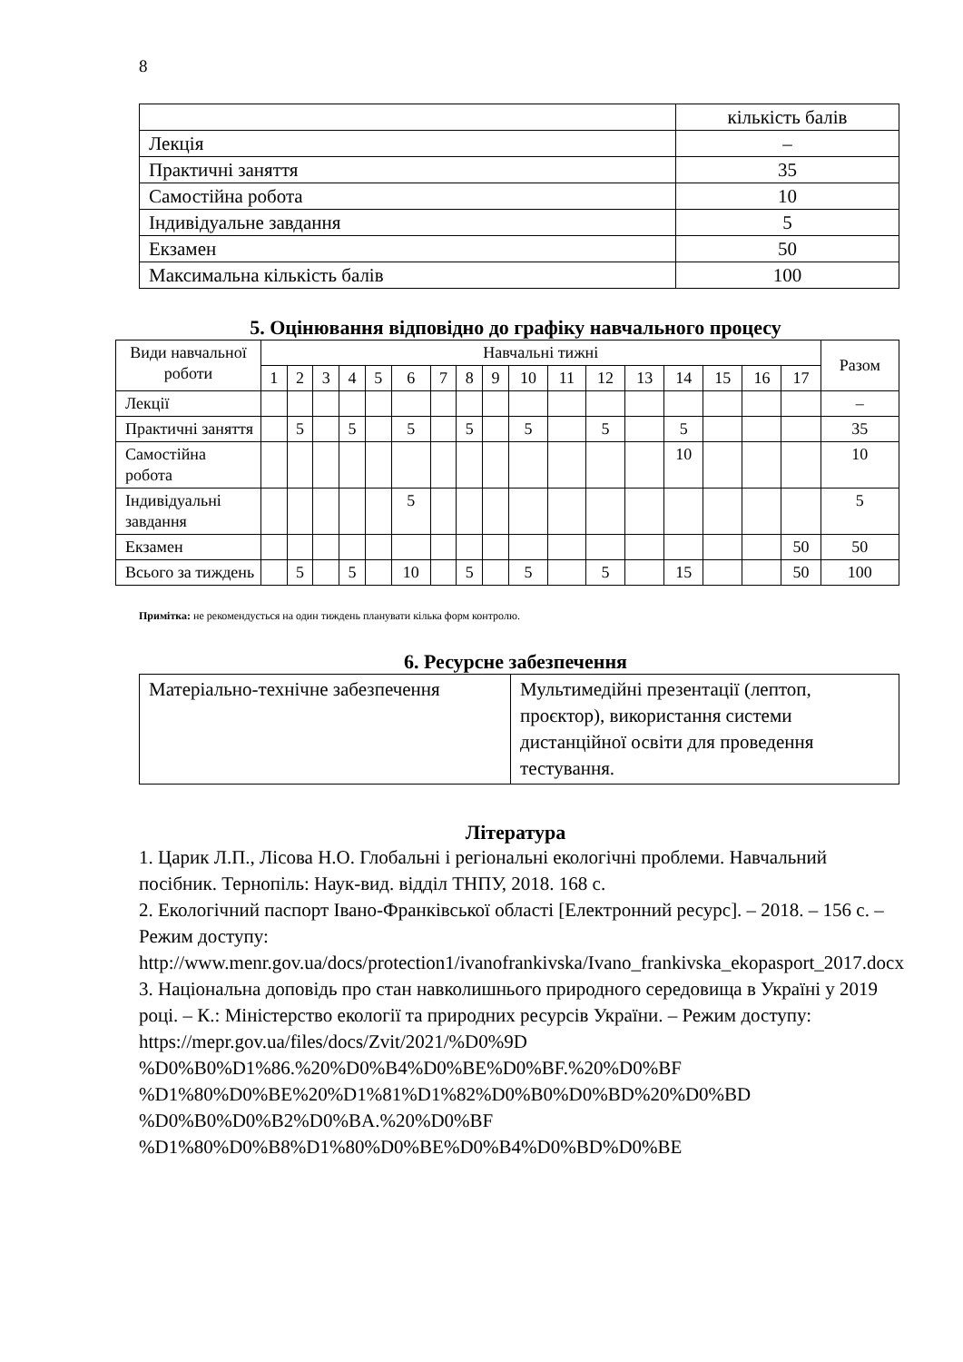8
| | кількість балів |
| Лекція | – |
| Практичні заняття | 35 |
| Самостійна робота | 10 |
| Індивідуальне завдання | 5 |
| Екзамен | 50 |
| Максимальна кількість балів | 100 |
5. Оцінювання відповідно до графіку навчального процесу
| Види навчальної роботи | Навчальні тижні | | | | | | | | | | | | | | | | | Разом |
| | 1 | 2 | 3 | 4 | 5 | 6 | 7 | 8 | 9 | 10 | 11 | 12 | 13 | 14 | 15 | 16 | 17 | |
| Лекції | | | | | | | | | | | | | | | | | | – |
| Практичні заняття | | 5 | | 5 | | 5 | | 5 | | 5 | | 5 | | 5 | | | | 35 |
| Самостійна робота | | | | | | | | | | | | | | 10 | | | | 10 |
| Індивідуальні завдання | | | | | | 5 | | | | | | | | | | | | 5 |
| Екзамен | | | | | | | | | | | | | | | | | 50 | 50 |
| Всього за тиждень | | 5 | | 5 | | 10 | | 5 | | 5 | | 5 | | 15 | | | 50 | 100 |
Примітка: не рекомендується на один тиждень планувати кілька форм контролю.
6. Ресурсне забезпечення
| Матеріально-технічне забезпечення | Мультимедійні презентації (лептоп, проєктор), використання системи дистанційної освіти для проведення тестування. |
Література
1. Царик Л.П., Лісова Н.О. Глобальні і регіональні екологічні проблеми. Навчальний посібник. Тернопіль: Наук-вид. відділ ТНПУ, 2018. 168 с.
2. Екологічний паспорт Івано-Франківської області [Електронний ресурс]. – 2018. – 156 с. – Режим доступу: http://www.menr.gov.ua/docs/protection1/ivanofrankivska/Ivano_frankivska_ekopasport_2017.docx
3. Національна доповідь про стан навколишнього природного середовища в Україні у 2019 році. – К.: Міністерство екології та природних ресурсів України. – Режим доступу:
https://mepr.gov.ua/files/docs/Zvit/2021/%D0%9D
%D0%B0%D1%86.%20%D0%B4%D0%BE%D0%BF.%20%D0%BF
%D1%80%D0%BE%20%D1%81%D1%82%D0%B0%D0%BD%20%D0%BD
%D0%B0%D0%B2%D0%BA.%20%D0%BF
%D1%80%D0%B8%D1%80%D0%BE%D0%B4%D0%BD%D0%BE